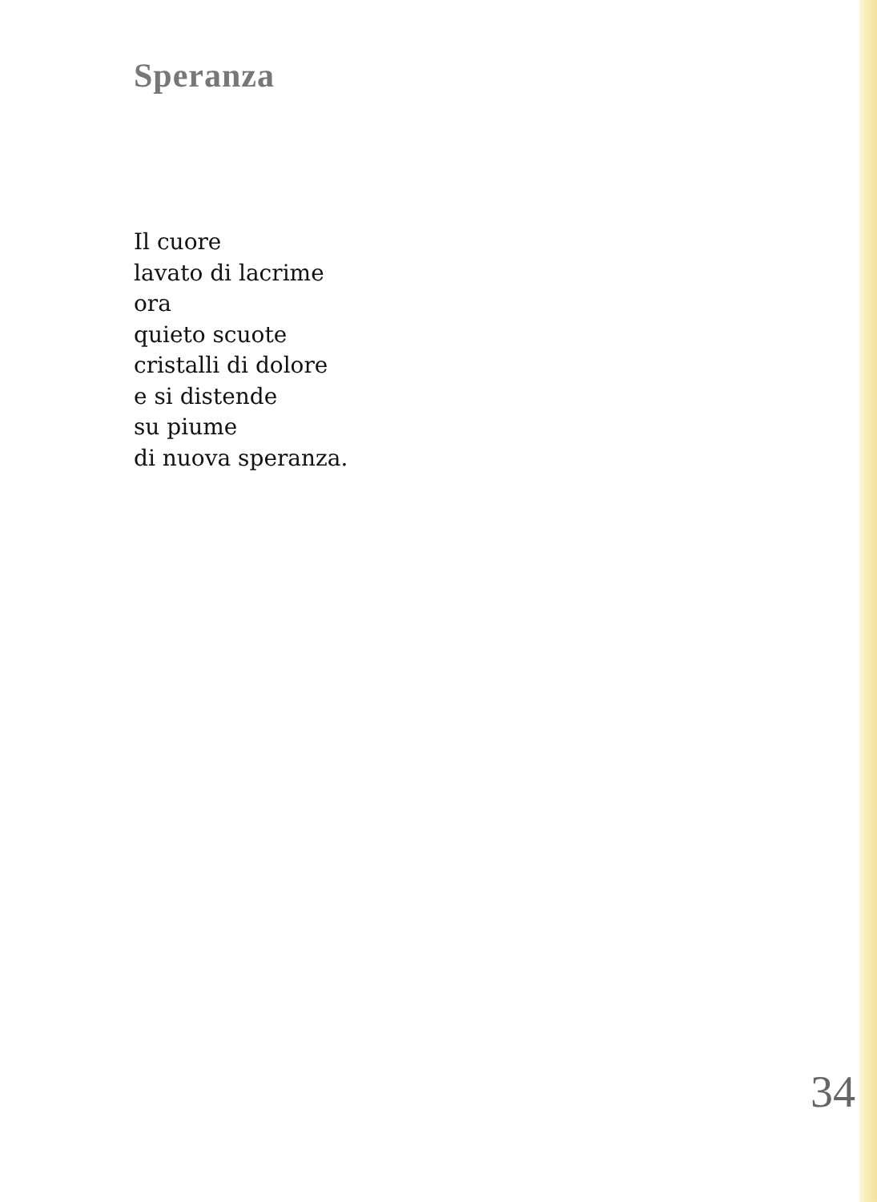Speranza
Il cuore
lavato di lacrime
ora
quieto scuote
cristalli di dolore
e si distende
su piume
di nuova speranza.
34